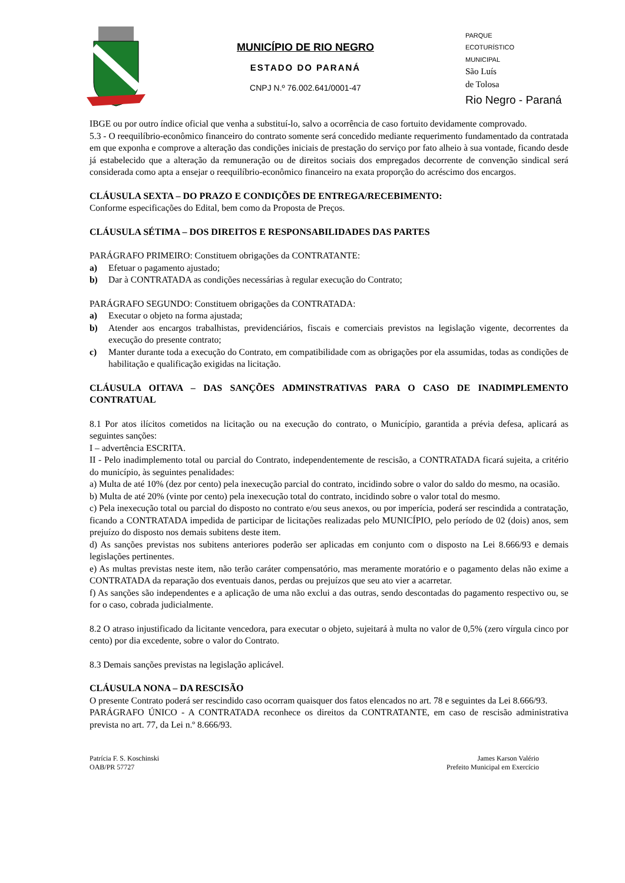MUNICÍPIO DE RIO NEGRO
ESTADO DO PARANÁ
CNPJ N.º 76.002.641/0001-47
PARQUE
ECOTURÍSTICO
MUNICIPAL
São Luís
de Tolosa
Rio Negro - Paraná
IBGE ou por outro índice oficial que venha a substituí-lo, salvo a ocorrência de caso fortuito devidamente comprovado.
5.3 - O reequilíbrio-econômico financeiro do contrato somente será concedido mediante requerimento fundamentado da contratada em que exponha e comprove a alteração das condições iniciais de prestação do serviço por fato alheio à sua vontade, ficando desde já estabelecido que a alteração da remuneração ou de direitos sociais dos empregados decorrente de convenção sindical será considerada como apta a ensejar o reequilíbrio-econômico financeiro na exata proporção do acréscimo dos encargos.
CLÁUSULA SEXTA – DO PRAZO E CONDIÇÕES DE ENTREGA/RECEBIMENTO:
Conforme especificações do Edital, bem como da Proposta de Preços.
CLÁUSULA SÉTIMA – DOS DIREITOS E RESPONSABILIDADES DAS PARTES
PARÁGRAFO PRIMEIRO: Constituem obrigações da CONTRATANTE:
a) Efetuar o pagamento ajustado;
b) Dar à CONTRATADA as condições necessárias à regular execução do Contrato;
PARÁGRAFO SEGUNDO: Constituem obrigações da CONTRATADA:
a) Executar o objeto na forma ajustada;
b) Atender aos encargos trabalhistas, previdenciários, fiscais e comerciais previstos na legislação vigente, decorrentes da execução do presente contrato;
c) Manter durante toda a execução do Contrato, em compatibilidade com as obrigações por ela assumidas, todas as condições de habilitação e qualificação exigidas na licitação.
CLÁUSULA OITAVA – DAS SANÇÕES ADMINSTRATIVAS PARA O CASO DE INADIMPLEMENTO CONTRATUAL
8.1 Por atos ilícitos cometidos na licitação ou na execução do contrato, o Município, garantida a prévia defesa, aplicará as seguintes sanções:
I – advertência ESCRITA.
II - Pelo inadimplemento total ou parcial do Contrato, independentemente de rescisão, a CONTRATADA ficará sujeita, a critério do município, às seguintes penalidades:
a) Multa de até 10% (dez por cento) pela inexecução parcial do contrato, incidindo sobre o valor do saldo do mesmo, na ocasião.
b) Multa de até 20% (vinte por cento) pela inexecução total do contrato, incidindo sobre o valor total do mesmo.
c) Pela inexecução total ou parcial do disposto no contrato e/ou seus anexos, ou por imperícia, poderá ser rescindida a contratação, ficando a CONTRATADA impedida de participar de licitações realizadas pelo MUNICÍPIO, pelo período de 02 (dois) anos, sem prejuízo do disposto nos demais subitens deste item.
d) As sanções previstas nos subitens anteriores poderão ser aplicadas em conjunto com o disposto na Lei 8.666/93 e demais legislações pertinentes.
e) As multas previstas neste item, não terão caráter compensatório, mas meramente moratório e o pagamento delas não exime a CONTRATADA da reparação dos eventuais danos, perdas ou prejuízos que seu ato vier a acarretar.
f) As sanções são independentes e a aplicação de uma não exclui a das outras, sendo descontadas do pagamento respectivo ou, se for o caso, cobrada judicialmente.
8.2 O atraso injustificado da licitante vencedora, para executar o objeto, sujeitará à multa no valor de 0,5% (zero vírgula cinco por cento) por dia excedente, sobre o valor do Contrato.
8.3 Demais sanções previstas na legislação aplicável.
CLÁUSULA NONA – DA RESCISÃO
O presente Contrato poderá ser rescindido caso ocorram quaisquer dos fatos elencados no art. 78 e seguintes da Lei 8.666/93.
PARÁGRAFO ÚNICO - A CONTRATADA reconhece os direitos da CONTRATANTE, em caso de rescisão administrativa prevista no art. 77, da Lei n.º 8.666/93.
Patrícia F. S. Koschinski
OAB/PR 57727
James Karson Valério
Prefeito Municipal em Exercício